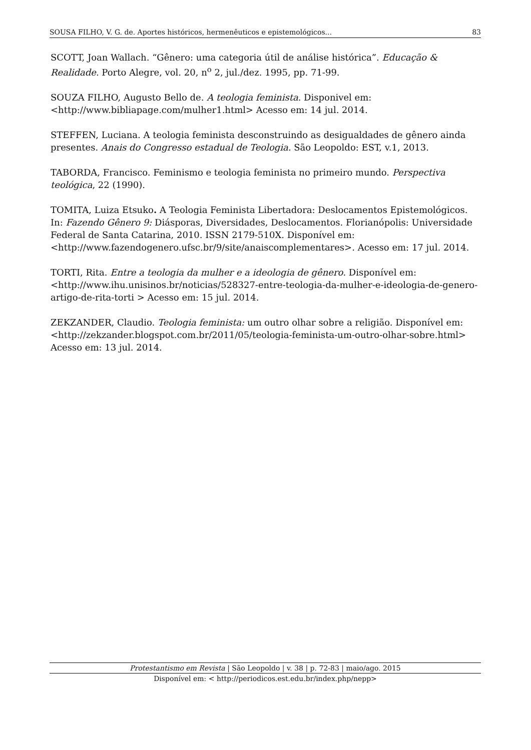SOUSA FILHO, V. G. de. Aportes históricos, hermenêuticos e epistemológicos... 83
SCOTT, Joan Wallach. “Gênero: uma categoria útil de análise histórica”. Educação & Realidade. Porto Alegre, vol. 20, n<sup>o</sup> 2, jul./dez. 1995, pp. 71-99.
SOUZA FILHO, Augusto Bello de. A teologia feminista. Disponivel em:
<http://www.bibliapage.com/mulher1.html> Acesso em: 14 jul. 2014.
STEFFEN, Luciana. A teologia feminista desconstruindo as desigualdades de gênero ainda presentes. Anais do Congresso estadual de Teologia. São Leopoldo: EST, v.1, 2013.
TABORDA, Francisco. Feminismo e teologia feminista no primeiro mundo. Perspectiva teológica, 22 (1990).
TOMITA, Luiza Etsuko. A Teologia Feminista Libertadora: Deslocamentos Epistemológicos. In: Fazendo Gênero 9: Diásporas, Diversidades, Deslocamentos. Florianópolis: Universidade Federal de Santa Catarina, 2010. ISSN 2179-510X. Disponível em: <http://www.fazendogenero.ufsc.br/9/site/anaiscomplementares>. Acesso em: 17 jul. 2014.
TORTI, Rita. Entre a teologia da mulher e a ideologia de gênero. Disponível em:
<http://www.ihu.unisinos.br/noticias/528327-entre-teologia-da-mulher-e-ideologia-de-genero-artigo-de-rita-torti > Acesso em: 15 jul. 2014.
ZEKZANDER, Claudio. Teologia feminista: um outro olhar sobre a religião. Disponível em: <http://zekzander.blogspot.com.br/2011/05/teologia-feminista-um-outro-olhar-sobre.html> Acesso em: 13 jul. 2014.
Protestantismo em Revista | São Leopoldo | v. 38 | p. 72-83 | maio/ago. 2015
Disponível em: < http://periodicos.est.edu.br/index.php/nepp>